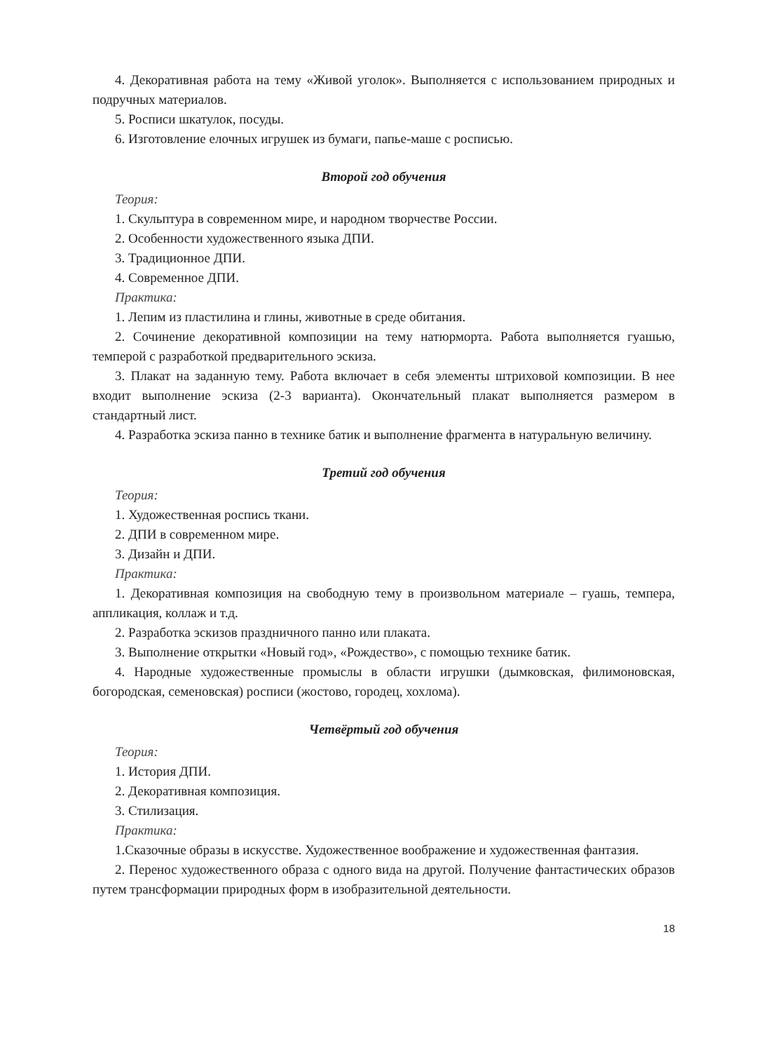4. Декоративная работа на тему «Живой уголок». Выполняется с использованием природных и подручных материалов.
5. Росписи шкатулок, посуды.
6. Изготовление елочных игрушек из бумаги, папье-маше с росписью.
Второй год обучения
Теория:
1. Скульптура в современном мире, и народном творчестве России.
2. Особенности художественного языка ДПИ.
3. Традиционное ДПИ.
4. Современное ДПИ.
Практика:
1. Лепим из пластилина и глины, животные в среде обитания.
2. Сочинение декоративной композиции на тему натюрморта. Работа выполняется гуашью, темперой с разработкой предварительного эскиза.
3. Плакат на заданную тему. Работа включает в себя элементы штриховой композиции. В нее входит выполнение эскиза (2-3 варианта). Окончательный плакат выполняется размером в стандартный лист.
4. Разработка эскиза панно в технике батик и выполнение фрагмента в натуральную величину.
Третий год обучения
Теория:
1. Художественная роспись ткани.
2. ДПИ в современном мире.
3. Дизайн и ДПИ.
Практика:
1. Декоративная композиция на свободную тему в произвольном материале – гуашь, темпера, аппликация, коллаж и т.д.
2. Разработка эскизов праздничного панно или плаката.
3. Выполнение открытки «Новый год», «Рождество», с помощью технике батик.
4. Народные художественные промыслы в области игрушки (дымковская, филимоновская, богородская, семеновская) росписи (жостово, городец, хохлома).
Четвёртый год обучения
Теория:
1. История ДПИ.
2. Декоративная композиция.
3. Стилизация.
Практика:
1.Сказочные образы в искусстве. Художественное воображение и художественная фантазия.
2. Перенос художественного образа с одного вида на другой. Получение фантастических образов путем трансформации природных форм в изобразительной деятельности.
18